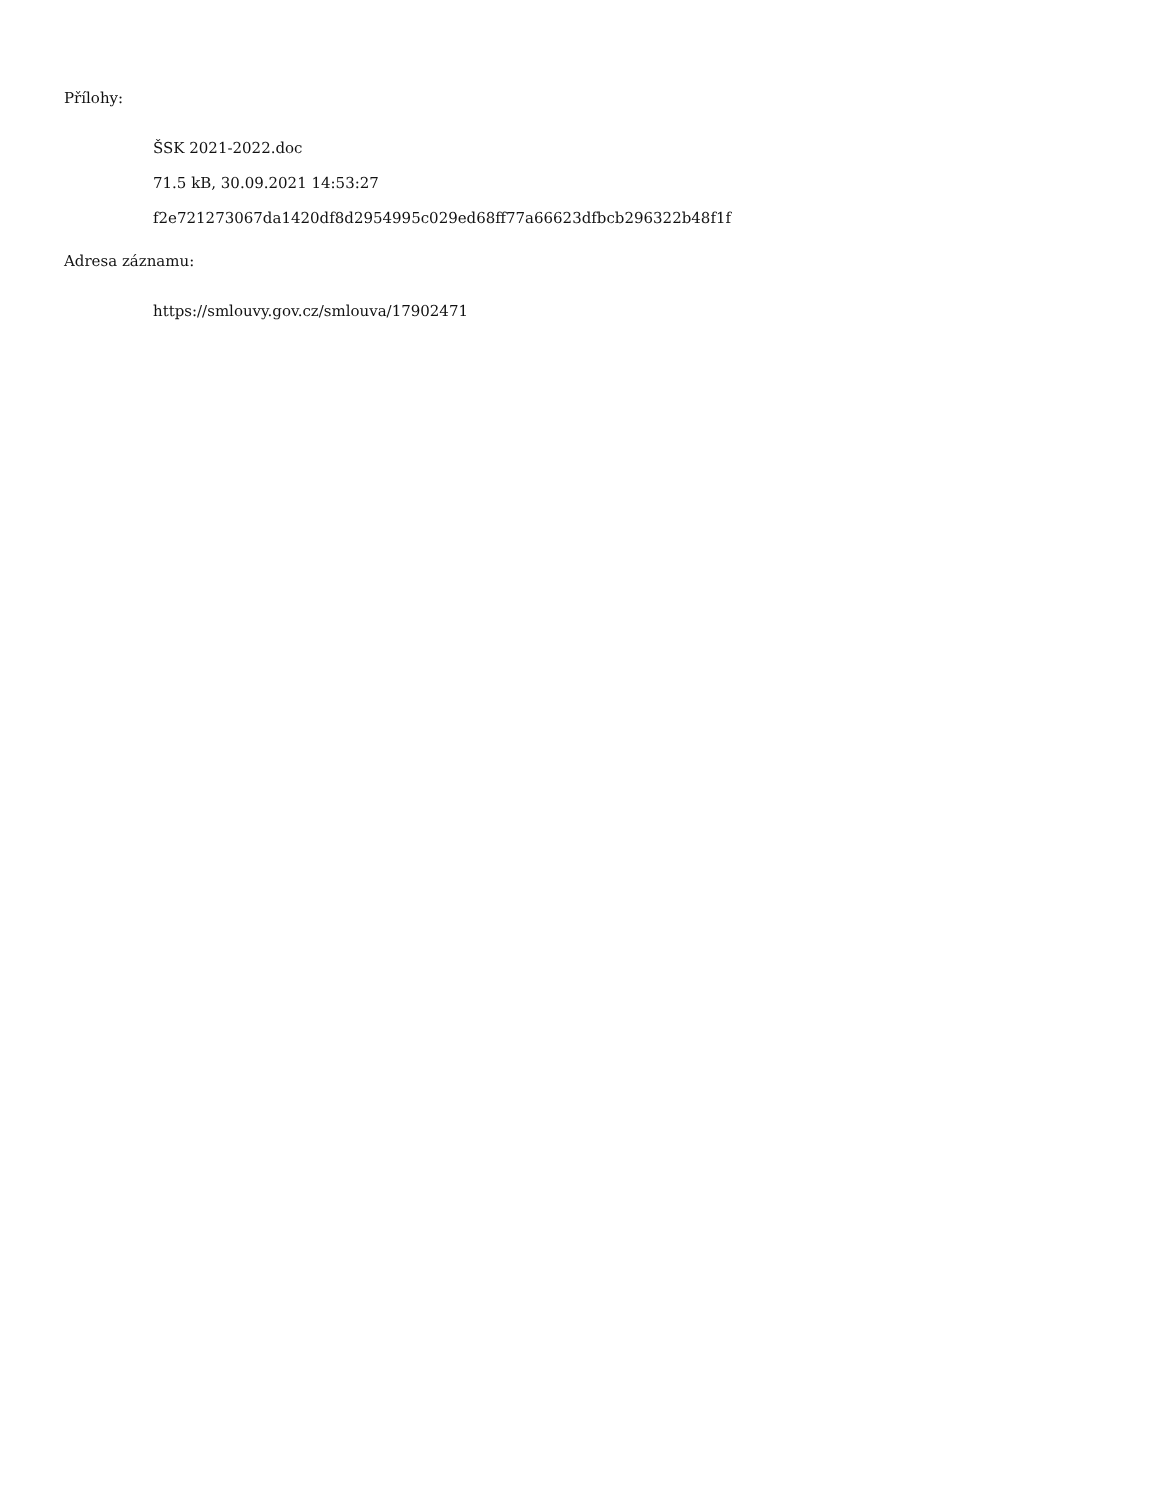Přílohy:
ŠSK 2021-2022.doc
71.5 kB, 30.09.2021 14:53:27
f2e721273067da1420df8d2954995c029ed68ff77a66623dfbcb296322b48f1f
Adresa záznamu:
https://smlouvy.gov.cz/smlouva/17902471